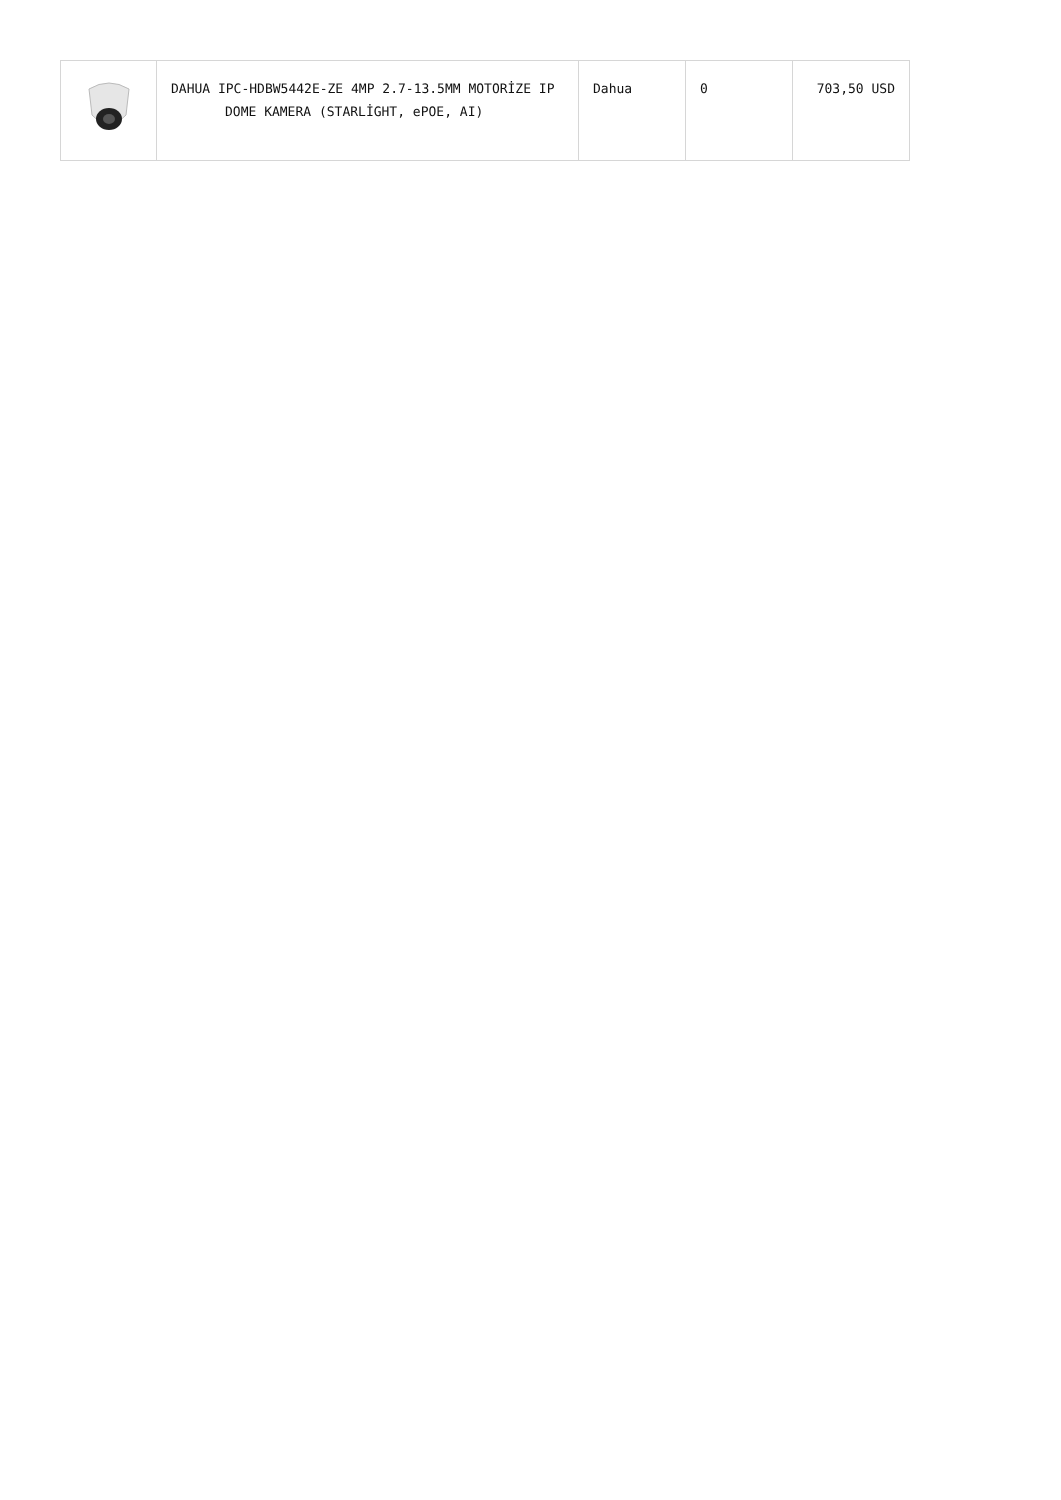| | DAHUA IPC-HDBW5442E-ZE 4MP 2.7-13.5MM MOTORİZE IP DOME KAMERA (STARLİGHT, ePOE, AI) | Dahua | 0 | 703,50 USD |